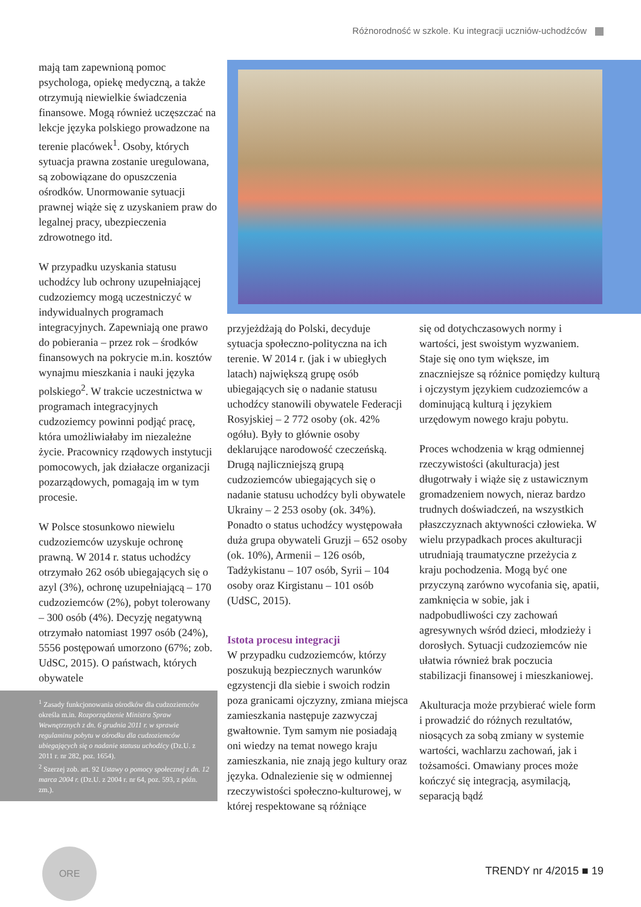Różnorodność w szkole. Ku integracji uczniów-uchodźców
mają tam zapewnioną pomoc psychologa, opiekę medyczną, a także otrzymują niewielkie świadczenia finansowe. Mogą również uczęszczać na lekcje języka polskiego prowadzone na terenie placówek<sup>1</sup>. Osoby, których sytuacja prawna zostanie uregulowana, są zobowiązane do opuszczenia ośrodków. Unormowanie sytuacji prawnej wiąże się z uzyskaniem praw do legalnej pracy, ubezpieczenia zdrowotnego itd.
W przypadku uzyskania statusu uchodźcy lub ochrony uzupełniającej cudzoziemcy mogą uczestniczyć w indywidualnych programach integracyjnych. Zapewniają one prawo do pobierania – przez rok – środków finansowych na pokrycie m.in. kosztów wynajmu mieszkania i nauki języka polskiego<sup>2</sup>. W trakcie uczestnictwa w programach integracyjnych cudzoziemcy powinni podjąć pracę, która umożliwiałaby im niezależne życie. Pracownicy rządowych instytucji pomocowych, jak działacze organizacji pozarządowych, pomagają im w tym procesie.
W Polsce stosunkowo niewielu cudzoziemców uzyskuje ochronę prawną. W 2014 r. status uchodźcy otrzymało 262 osób ubiegających się o azyl (3%), ochronę uzupełniającą – 170 cudzoziemców (2%), pobyt tolerowany – 300 osób (4%). Decyzję negatywną otrzymało natomiast 1997 osób (24%), 5556 postępowań umorzono (67%; zob. UdSC, 2015). O państwach, których obywatele
<sup>1</sup> Zasady funkcjonowania ośrodków dla cudzoziemców określa m.in. Rozporządzenie Ministra Spraw Wewnętrznych z dn. 6 grudnia 2011 r. w sprawie regulaminu pobytu w ośrodku dla cudzoziemców ubiegających się o nadanie statusu uchodźcy (Dz.U. z 2011 r. nr 282, poz. 1654).
<sup>2</sup> Szerzej zob. art. 92 Ustawy o pomocy społecznej z dn. 12 marca 2004 r. (Dz.U. z 2004 r. nr 64, poz. 593, z późn. zm.).
przyjeżdżają do Polski, decyduje sytuacja społeczno-polityczna na ich terenie. W 2014 r. (jak i w ubiegłych latach) największą grupę osób ubiegających się o nadanie statusu uchodźcy stanowili obywatele Federacji Rosyjskiej – 2 772 osoby (ok. 42% ogółu). Były to głównie osoby deklarujące narodowość czeczeńską. Drugą najliczniejszą grupą cudzoziemców ubiegających się o nadanie statusu uchodźcy byli obywatele Ukrainy – 2 253 osoby (ok. 34%). Ponadto o status uchodźcy występowała duża grupa obywateli Gruzji – 652 osoby (ok. 10%), Armenii – 126 osób, Tadżykistanu – 107 osób, Syrii – 104 osoby oraz Kirgistanu – 101 osób (UdSC, 2015).
Istota procesu integracji
W przypadku cudzoziemców, którzy poszukują bezpiecznych warunków egzystencji dla siebie i swoich rodzin poza granicami ojczyzny, zmiana miejsca zamieszkania następuje zazwyczaj gwałtownie. Tym samym nie posiadają oni wiedzy na temat nowego kraju zamieszkania, nie znają jego kultury oraz języka. Odnalezienie się w odmiennej rzeczywistości społeczno-kulturowej, w której respektowane są różniące
się od dotychczasowych normy i wartości, jest swoistym wyzwaniem. Staje się ono tym większe, im znaczniejsze są różnice pomiędzy kulturą i ojczystym językiem cudzoziemców a dominującą kulturą i językiem urzędowym nowego kraju pobytu.
Proces wchodzenia w krąg odmiennej rzeczywistości (akulturacja) jest długotrwały i wiąże się z ustawicznym gromadzeniem nowych, nieraz bardzo trudnych doświadczeń, na wszystkich płaszczyznach aktywności człowieka. W wielu przypadkach proces akulturacji utrudniają traumatyczne przeżycia z kraju pochodzenia. Mogą być one przyczyną zarówno wycofania się, apatii, zamknięcia w sobie, jak i nadpobudliwości czy zachowań agresywnych wśród dzieci, młodzieży i dorosłych. Sytuacji cudzoziemców nie ułatwia również brak poczucia stabilizacji finansowej i mieszkaniowej.
Akulturacja może przybierać wiele form i prowadzić do różnych rezultatów, niosących za sobą zmiany w systemie wartości, wachlarzu zachowań, jak i tożsamości. Omawiany proces może kończyć się integracją, asymilacją, separacją bądź
ORE
TRENDY nr 4/2015 ■ 19